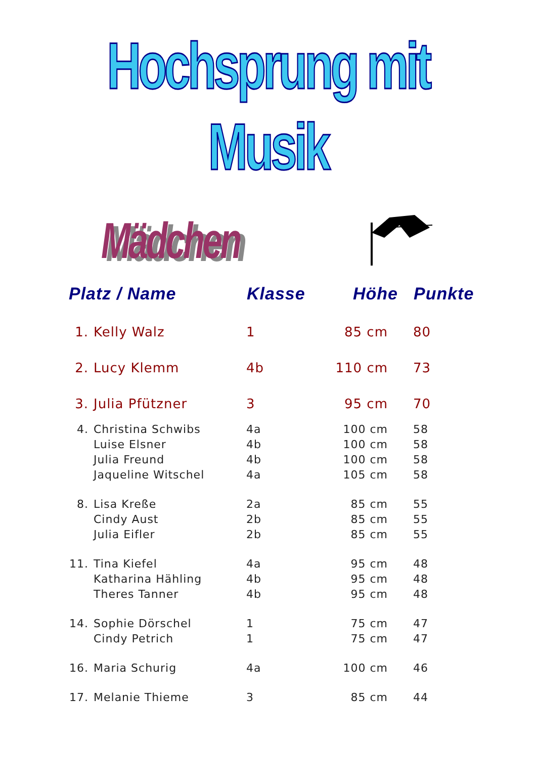Hochsprung mit Musik
Mädchen
| Platz / Name | | Klasse | Höhe | Punkte |
| --- | --- | --- | --- | --- |
| 1. | Kelly Walz | 1 | 85 cm | 80 |
| 2. | Lucy Klemm | 4b | 110 cm | 73 |
| 3. | Julia Pfützner | 3 | 95 cm | 70 |
| 4. | Christina Schwibs | 4a | 100 cm | 58 |
| | Luise Elsner | 4b | 100 cm | 58 |
| | Julia Freund | 4b | 100 cm | 58 |
| | Jaqueline Witschel | 4a | 105 cm | 58 |
| 8. | Lisa Kreße | 2a | 85 cm | 55 |
| | Cindy Aust | 2b | 85 cm | 55 |
| | Julia Eifler | 2b | 85 cm | 55 |
| 11. | Tina Kiefel | 4a | 95 cm | 48 |
| | Katharina Hähling | 4b | 95 cm | 48 |
| | Theres Tanner | 4b | 95 cm | 48 |
| 14. | Sophie Dörschel | 1 | 75 cm | 47 |
| | Cindy Petrich | 1 | 75 cm | 47 |
| 16. | Maria Schurig | 4a | 100 cm | 46 |
| 17. | Melanie Thieme | 3 | 85 cm | 44 |